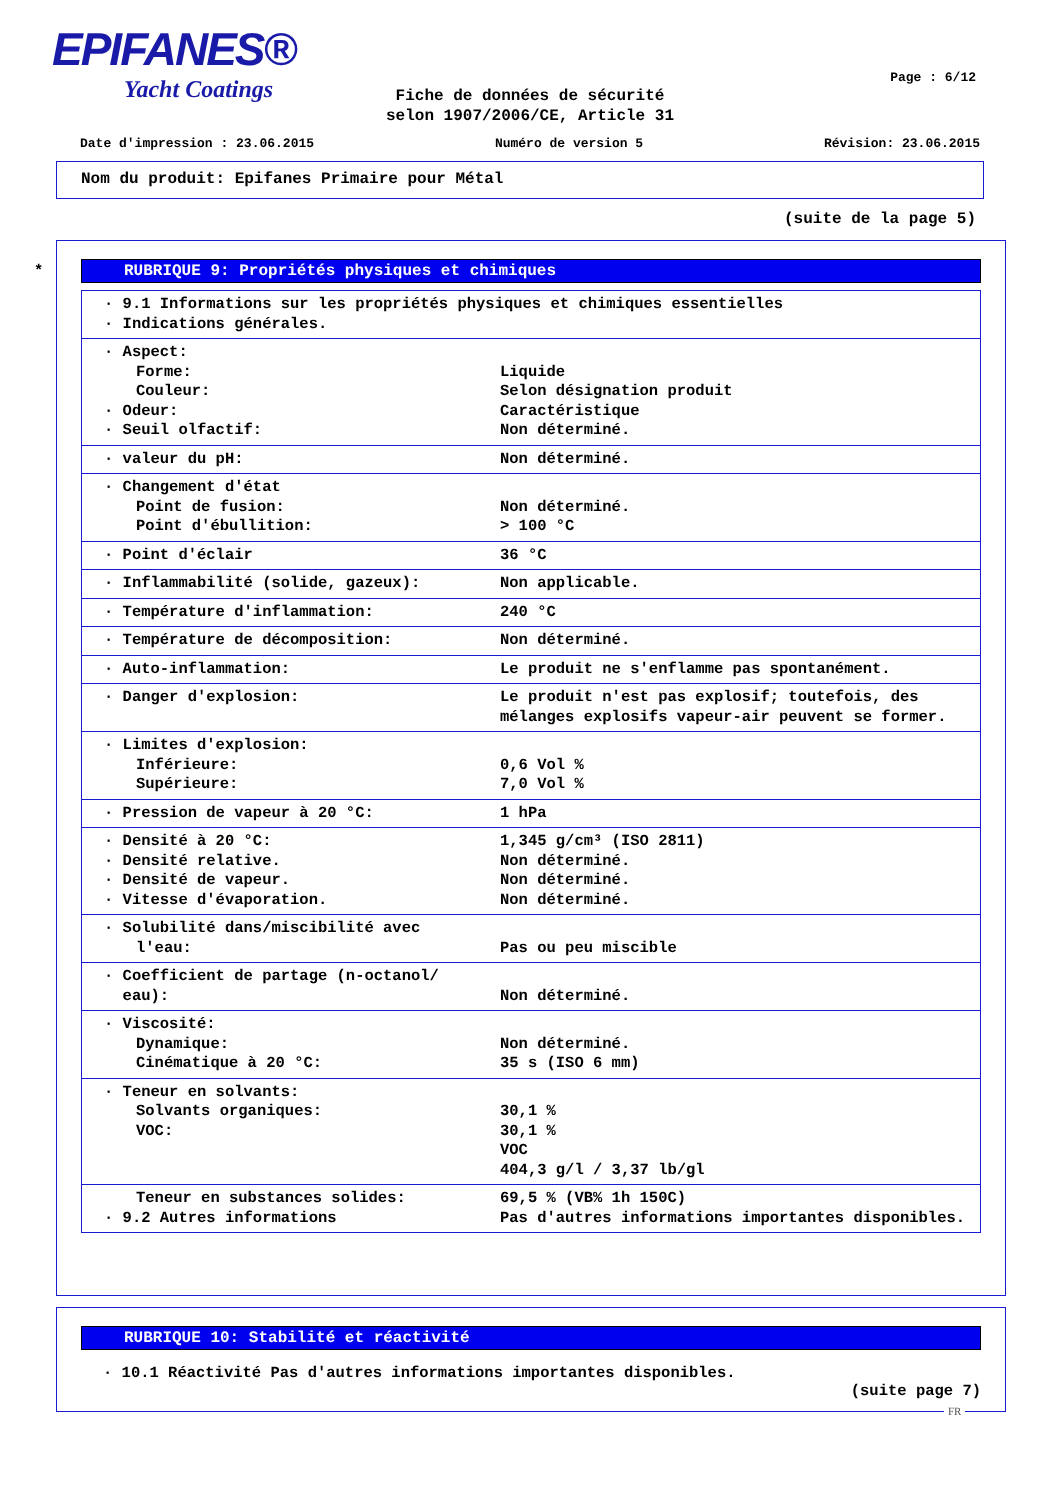EPIFANES®
Yacht Coatings
Page : 6/12
Fiche de données de sécurité
selon 1907/2006/CE, Article 31
Date d'impression : 23.06.2015 Numéro de version 5 Révision: 23.06.2015
Nom du produit: Epifanes Primaire pour Métal
(suite de la page 5)
*
RUBRIQUE 9: Propriétés physiques et chimiques
| · 9.1 Informations sur les propriétés physiques et chimiques essentielles · Indications générales. | |
| · Aspect: Forme: Couleur: · Odeur: · Seuil olfactif: | Liquide Selon désignation produit Caractéristique Non déterminé. |
| · valeur du pH: | Non déterminé. |
| · Changement d'état Point de fusion: Point d'ébullition: | Non déterminé. > 100 °C |
| · Point d'éclair | 36 °C |
| · Inflammabilité (solide, gazeux): | Non applicable. |
| · Température d'inflammation: | 240 °C |
| · Température de décomposition: | Non déterminé. |
| · Auto-inflammation: | Le produit ne s'enflamme pas spontanément. |
| · Danger d'explosion: | Le produit n'est pas explosif; toutefois, des mélanges explosifs vapeur-air peuvent se former. |
| · Limites d'explosion: Inférieure: Supérieure: | 0,6 Vol % 7,0 Vol % |
| · Pression de vapeur à 20 °C: | 1 hPa |
| · Densité à 20 °C: · Densité relative. · Densité de vapeur. · Vitesse d'évaporation. | 1,345 g/cm³ (ISO 2811) Non déterminé. Non déterminé. Non déterminé. |
| · Solubilité dans/miscibilité avec l'eau: | Pas ou peu miscible |
| · Coefficient de partage (n-octanol/ eau): | Non déterminé. |
| · Viscosité: Dynamique: Cinématique à 20 °C: | Non déterminé. 35 s (ISO 6 mm) |
| · Teneur en solvants: Solvants organiques: VOC: | 30,1 % 30,1 % VOC 404,3 g/l / 3,37 lb/gl |
| Teneur en substances solides: · 9.2 Autres informations | 69,5 % (VB% 1h 150C) Pas d'autres informations importantes disponibles. |
RUBRIQUE 10: Stabilité et réactivité
· 10.1 Réactivité Pas d'autres informations importantes disponibles.
(suite page 7)
FR